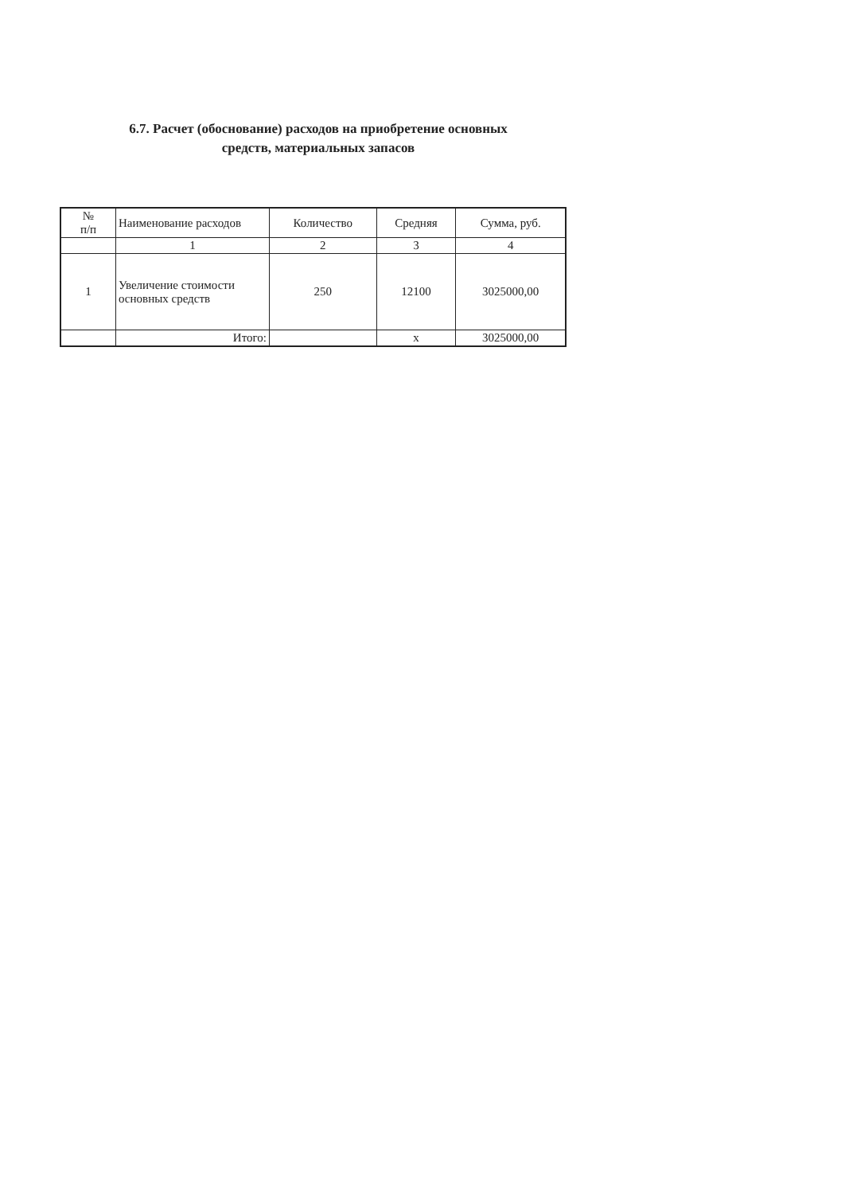6.7. Расчет (обоснование) расходов на приобретение основных
средств, материальных запасов
| № п/п | Наименование расходов | Количество | Средняя | Сумма, руб. |
| --- | --- | --- | --- | --- |
| | 1 | 2 | 3 | 4 |
| 1 | Увеличение стоимости основных средств | 250 | 12100 | 3025000,00 |
| | Итого: | | х | 3025000,00 |